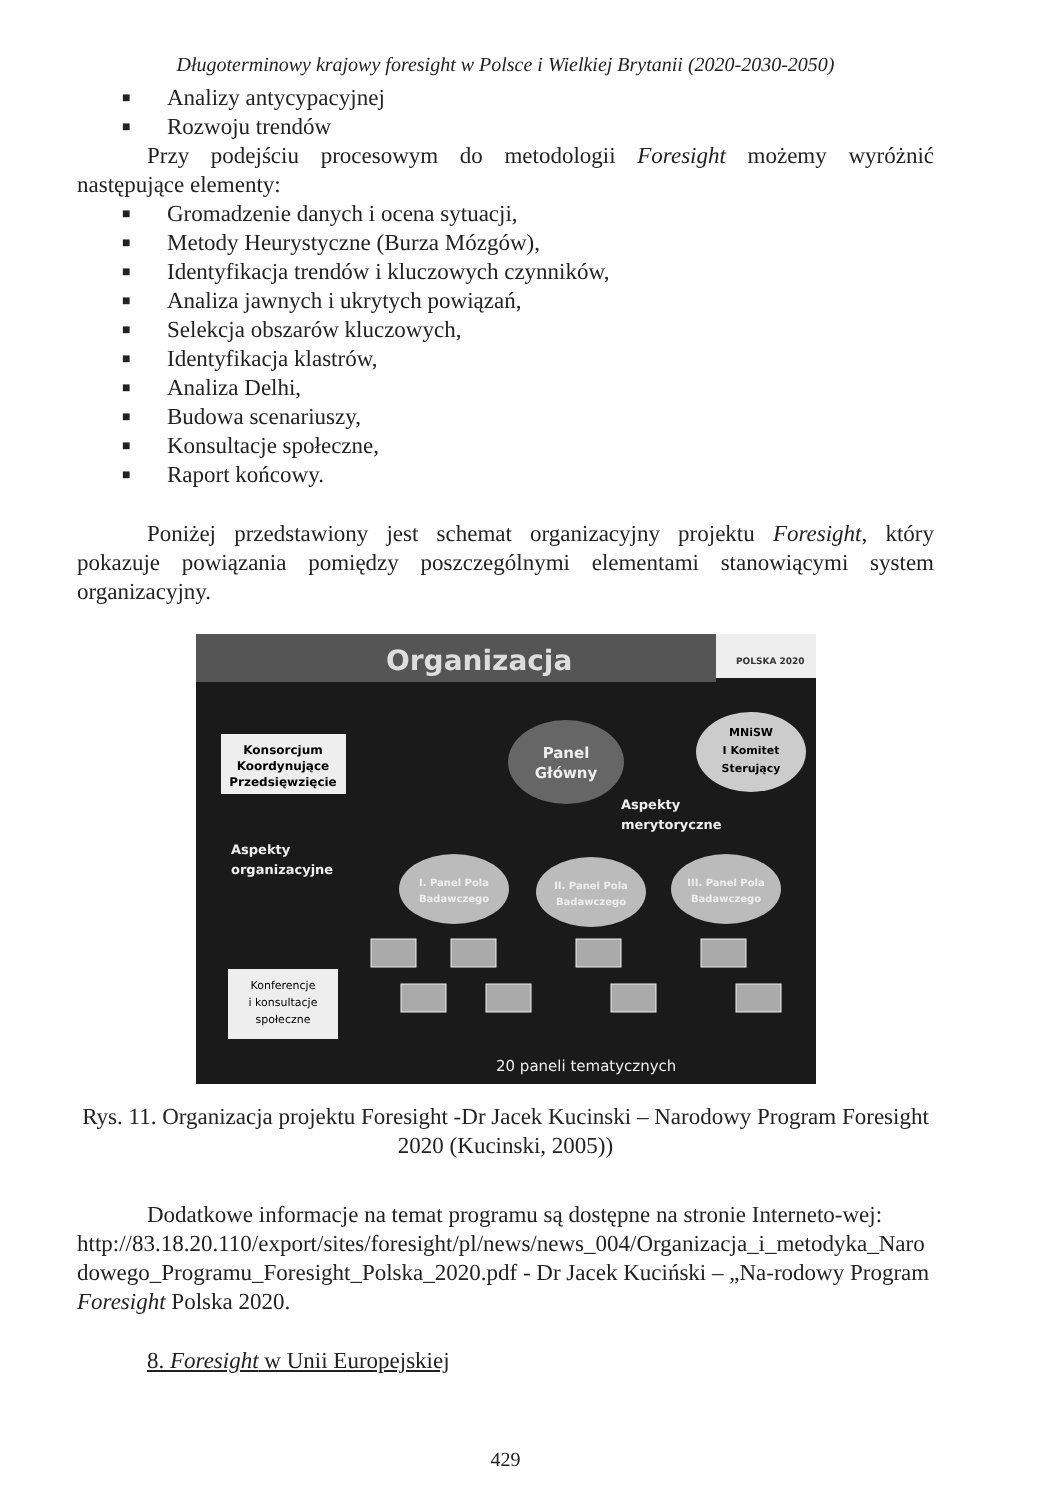Długoterminowy krajowy foresight w Polsce i Wielkiej Brytanii (2020-2030-2050)
■ Analizy antycypacyjnej
■ Rozwoju trendów
Przy podejściu procesowym do metodologii Foresight możemy wyróżnić następujące elementy:
■ Gromadzenie danych i ocena sytuacji,
■ Metody Heurystyczne (Burza Mózgów),
■ Identyfikacja trendów i kluczowych czynników,
■ Analiza jawnych i ukrytych powiązań,
■ Selekcja obszarów kluczowych,
■ Identyfikacja klastrów,
■ Analiza Delhi,
■ Budowa scenariuszy,
■ Konsultacje społeczne,
■ Raport końcowy.
Poniżej przedstawiony jest schemat organizacyjny projektu Foresight, który pokazuje powiązania pomiędzy poszczególnymi elementami stanowiącymi system organizacyjny.
Organizacja
POLSKA 2020
Konsorcjum
Koordynujące
Przedsięwzięcie
Panel
Główny
MNiSW
I Komitet
Sterujący
Aspekty
merytoryczne
Aspekty
organizacyjne
I. Panel Pola
Badawczego
II. Panel Pola
Badawczego
III. Panel Pola
Badawczego
Konferencje
i konsultacje
społeczne
20 paneli tematycznych
Rys. 11. Organizacja projektu Foresight -Dr Jacek Kucinski – Narodowy Program Foresight 2020 (Kucinski, 2005))
Dodatkowe informacje na temat programu są dostępne na stronie Interneto-wej:
http://83.18.20.110/export/sites/foresight/pl/news/news_004/Organizacja_i_metodyka_Narodowego_Programu_Foresight_Polska_2020.pdf - Dr Jacek Kuciński – „Na-rodowy Program Foresight Polska 2020.
8. Foresight w Unii Europejskiej
429